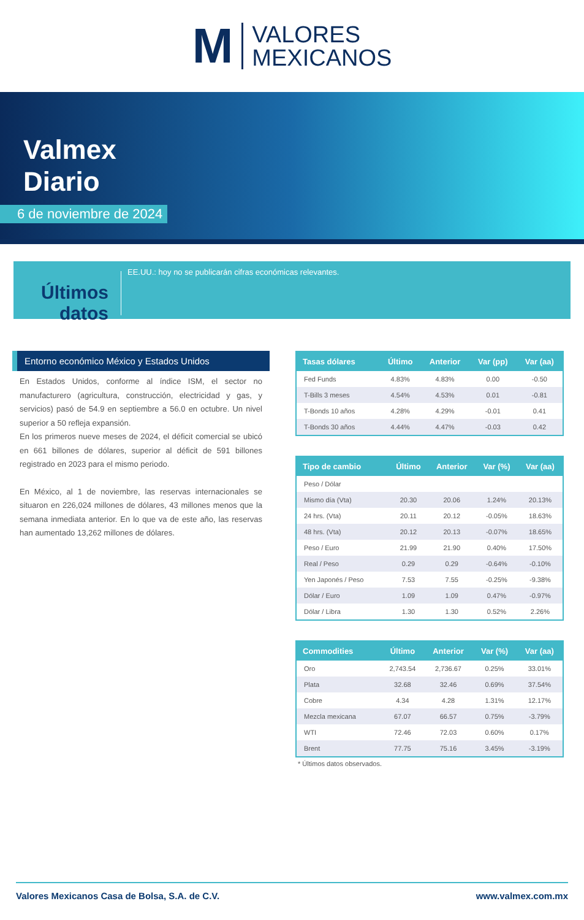M VALORES
MEXICANOS
Valmex
Diario
6 de noviembre de 2024
Últimos datos
EE.UU.: hoy no se publicarán cifras económicas relevantes.
Entorno económico México y Estados Unidos
En Estados Unidos, conforme al índice ISM, el sector no manufacturero (agricultura, construcción, electricidad y gas, y servicios) pasó de 54.9 en septiembre a 56.0 en octubre. Un nivel superior a 50 refleja expansión.
En los primeros nueve meses de 2024, el déficit comercial se ubicó en 661 billones de dólares, superior al déficit de 591 billones registrado en 2023 para el mismo periodo.
En México, al 1 de noviembre, las reservas internacionales se situaron en 226,024 millones de dólares, 43 millones menos que la semana inmediata anterior. En lo que va de este año, las reservas han aumentado 13,262 millones de dólares.
| Tasas dólares | Último | Anterior | Var (pp) | Var (aa) |
| --- | --- | --- | --- | --- |
| Fed Funds | 4.83% | 4.83% | 0.00 | -0.50 |
| T-Bills 3 meses | 4.54% | 4.53% | 0.01 | -0.81 |
| T-Bonds 10 años | 4.28% | 4.29% | -0.01 | 0.41 |
| T-Bonds 30 años | 4.44% | 4.47% | -0.03 | 0.42 |
| Tipo de cambio | Último | Anterior | Var (%) | Var (aa) |
| --- | --- | --- | --- | --- |
| Peso / Dólar | | | | |
| Mismo día (Vta) | 20.30 | 20.06 | 1.24% | 20.13% |
| 24 hrs. (Vta) | 20.11 | 20.12 | -0.05% | 18.63% |
| 48 hrs. (Vta) | 20.12 | 20.13 | -0.07% | 18.65% |
| Peso / Euro | 21.99 | 21.90 | 0.40% | 17.50% |
| Real / Peso | 0.29 | 0.29 | -0.64% | -0.10% |
| Yen Japonés / Peso | 7.53 | 7.55 | -0.25% | -9.38% |
| Dólar / Euro | 1.09 | 1.09 | 0.47% | -0.97% |
| Dólar / Libra | 1.30 | 1.30 | 0.52% | 2.26% |
| Commodities | Último | Anterior | Var (%) | Var (aa) |
| --- | --- | --- | --- | --- |
| Oro | 2,743.54 | 2,736.67 | 0.25% | 33.01% |
| Plata | 32.68 | 32.46 | 0.69% | 37.54% |
| Cobre | 4.34 | 4.28 | 1.31% | 12.17% |
| Mezcla mexicana | 67.07 | 66.57 | 0.75% | -3.79% |
| WTI | 72.46 | 72.03 | 0.60% | 0.17% |
| Brent | 77.75 | 75.16 | 3.45% | -3.19% |
* Últimos datos observados.
Valores Mexicanos Casa de Bolsa, S.A. de C.V. www.valmex.com.mx